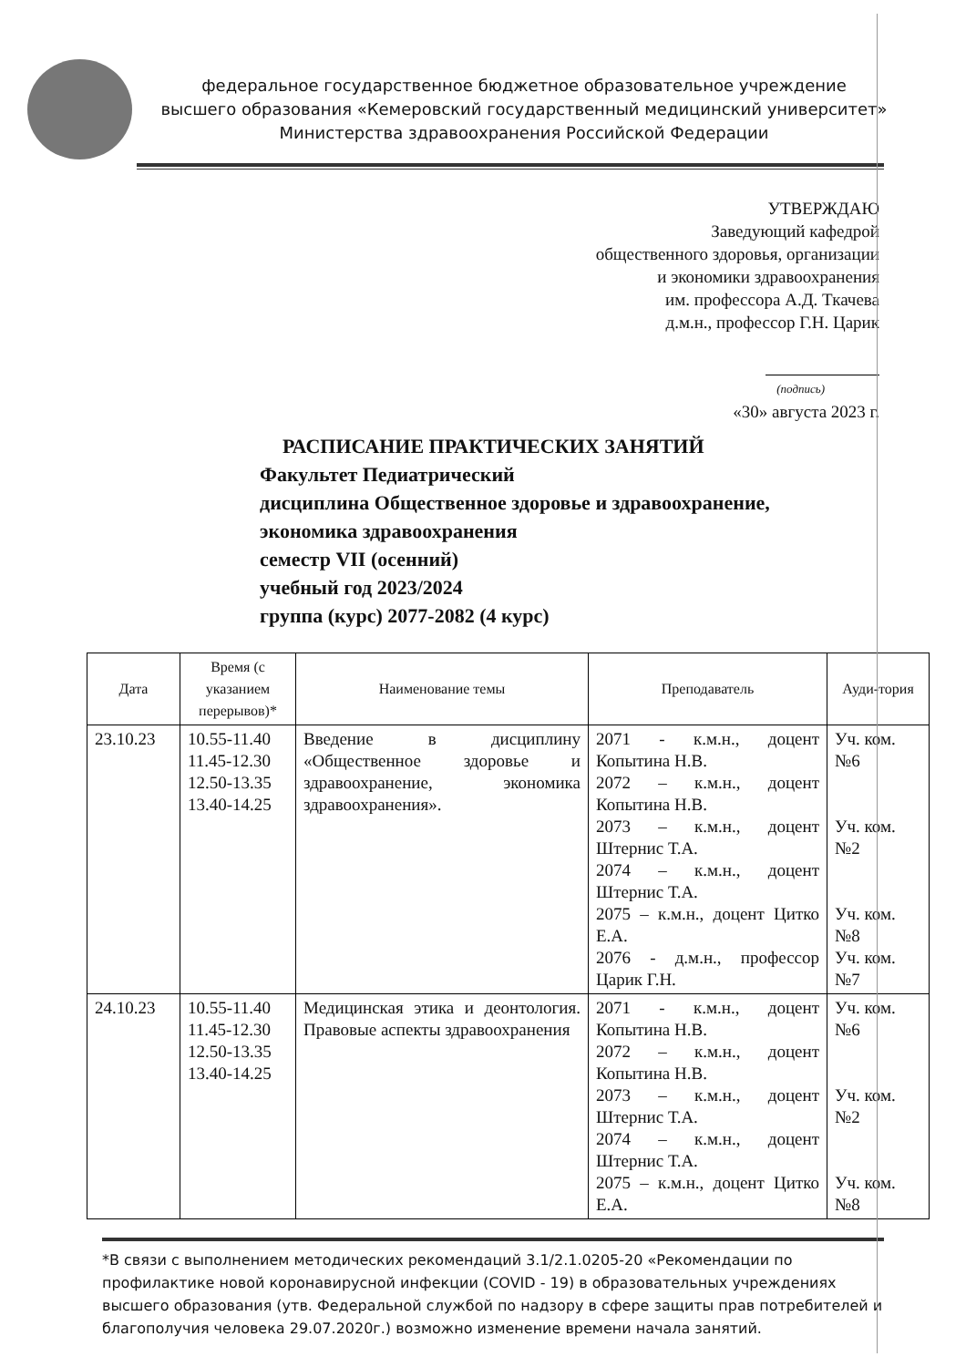федеральное государственное бюджетное образовательное учреждение
высшего образования «Кемеровский государственный медицинский университет»
Министерства здравоохранения Российской Федерации
УТВЕРЖДАЮ
Заведующий кафедрой
общественного здоровья, организации
и экономики здравоохранения
им. профессора А.Д. Ткачева
д.м.н., профессор Г.Н. Царик
(подпись)
«30» августа 2023 г.
РАСПИСАНИЕ ПРАКТИЧЕСКИХ ЗАНЯТИЙ
Факультет Педиатрический
дисциплина Общественное здоровье и здравоохранение,
экономика здравоохранения
семестр VII (осенний)
учебный год 2023/2024
группа (курс) 2077-2082 (4 курс)
| Дата | Время (с указанием перерывов)* | Наименование темы | Преподаватель | Ауди-тория |
| --- | --- | --- | --- | --- |
| 23.10.23 | 10.55-11.40 11.45-12.30 12.50-13.35 13.40-14.25 | Введение в дисциплину «Общественное здоровье и здравоохранение, экономика здравоохранения». | 2071 - к.м.н., доцент Копытина Н.В. 2072 – к.м.н., доцент Копытина Н.В. 2073 – к.м.н., доцент Штернис Т.А. 2074 – к.м.н., доцент Штернис Т.А. 2075 – к.м.н., доцент Цитко Е.А. 2076 - д.м.н., профессор Царик Г.Н. | Уч. ком. №6 Уч. ком. №2 Уч. ком. №8 Уч. ком. №7 |
| 24.10.23 | 10.55-11.40 11.45-12.30 12.50-13.35 13.40-14.25 | Медицинская этика и деонтология. Правовые аспекты здравоохранения | 2071 - к.м.н., доцент Копытина Н.В. 2072 – к.м.н., доцент Копытина Н.В. 2073 – к.м.н., доцент Штернис Т.А. 2074 – к.м.н., доцент Штернис Т.А. 2075 – к.м.н., доцент Цитко Е.А. | Уч. ком. №6 Уч. ком. №2 Уч. ком. №8 |
*В связи с выполнением методических рекомендаций 3.1/2.1.0205-20 «Рекомендации по профилактике новой коронавирусной инфекции (COVID - 19) в образовательных учреждениях высшего образования (утв. Федеральной службой по надзору в сфере защиты прав потребителей и благополучия человека 29.07.2020г.) возможно изменение времени начала занятий.